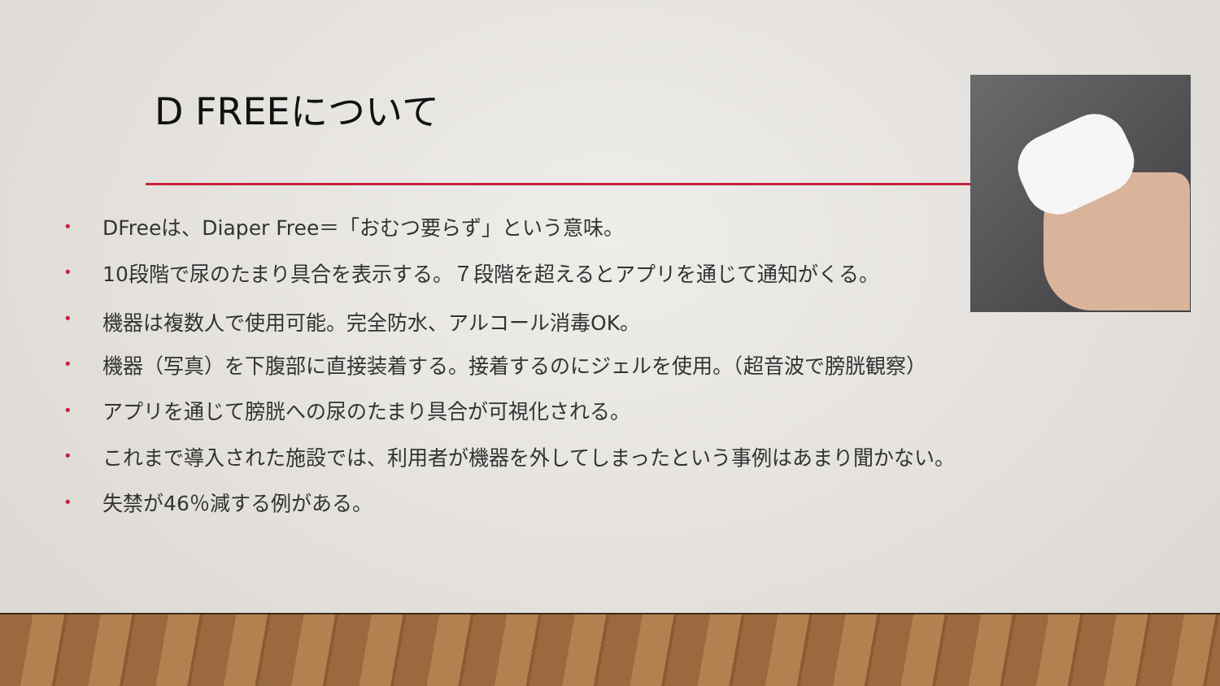D FREEについて
• DFreeは、Diaper Free＝「おむつ要らず」という意味。
• 10段階で尿のたまり具合を表示する。７段階を超えるとアプリを通じて通知がくる。
• 機器は複数人で使用可能。完全防水、アルコール消毒OK。
• 機器（写真）を下腹部に直接装着する。接着するのにジェルを使用。（超音波で膀胱観察）
• アプリを通じて膀胱への尿のたまり具合が可視化される。
• これまで導入された施設では、利用者が機器を外してしまったという事例はあまり聞かない。
• 失禁が46％減する例がある。